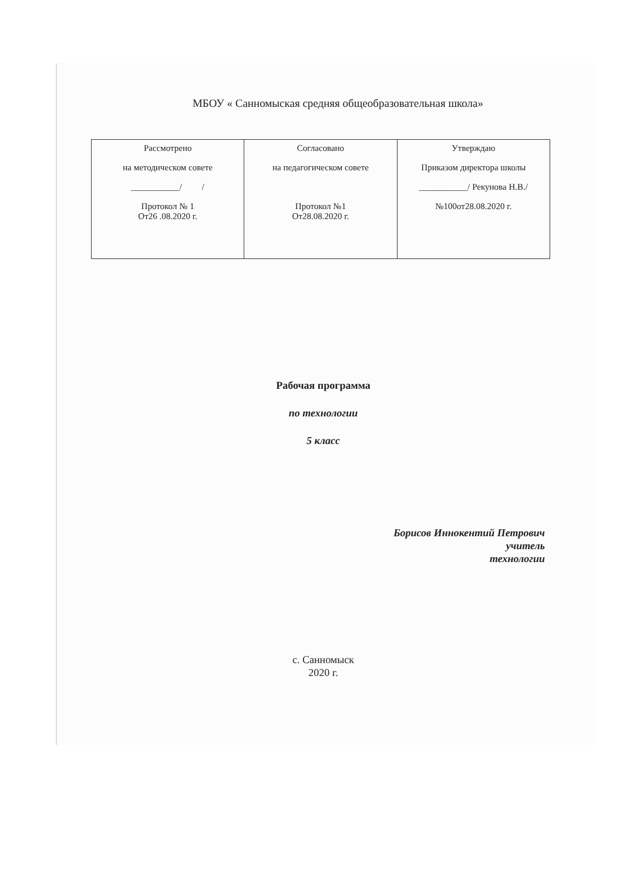МБОУ « Санномыская средняя общеобразовательная школа»
| Рассмотрено на методическом совете ___________/ / Протокол № 1 От26 .08.2020 г. | Согласовано на педагогическом совете Протокол №1 От28.08.2020 г. | Утверждаю Приказом директора школы ___________/ Рекунова Н.В./ №100от28.08.2020 г. |
Рабочая программа
по технологии
5 класс
Борисов Иннокентий Петрович
учитель
технологии
с. Санномыск
2020 г.